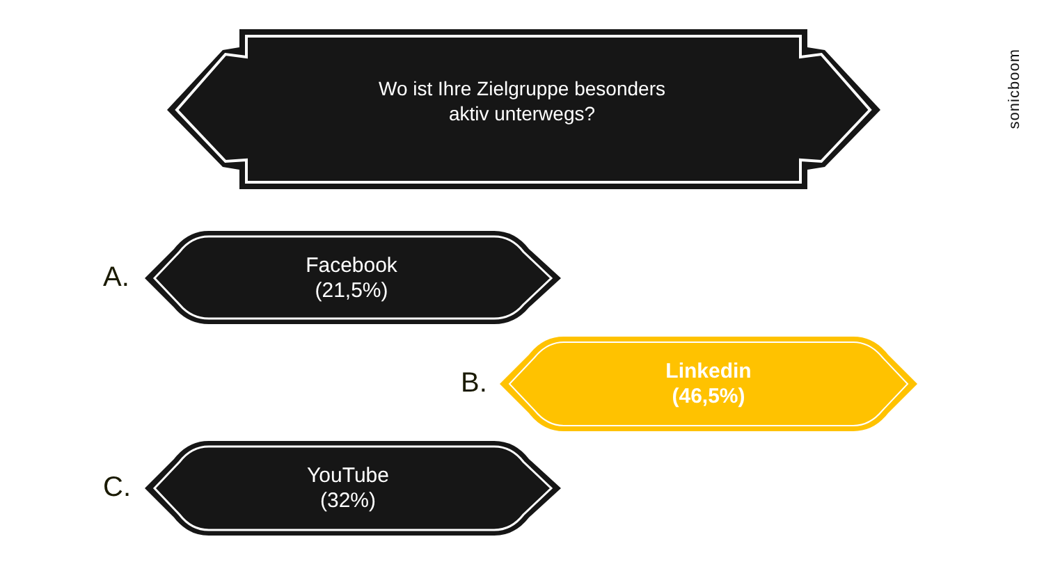Wo ist Ihre Zielgruppe besonders
aktiv unterwegs?
A.
Facebook
(21,5%)
B.
Linkedin
(46,5%)
C.
YouTube
(32%)
sonicboom